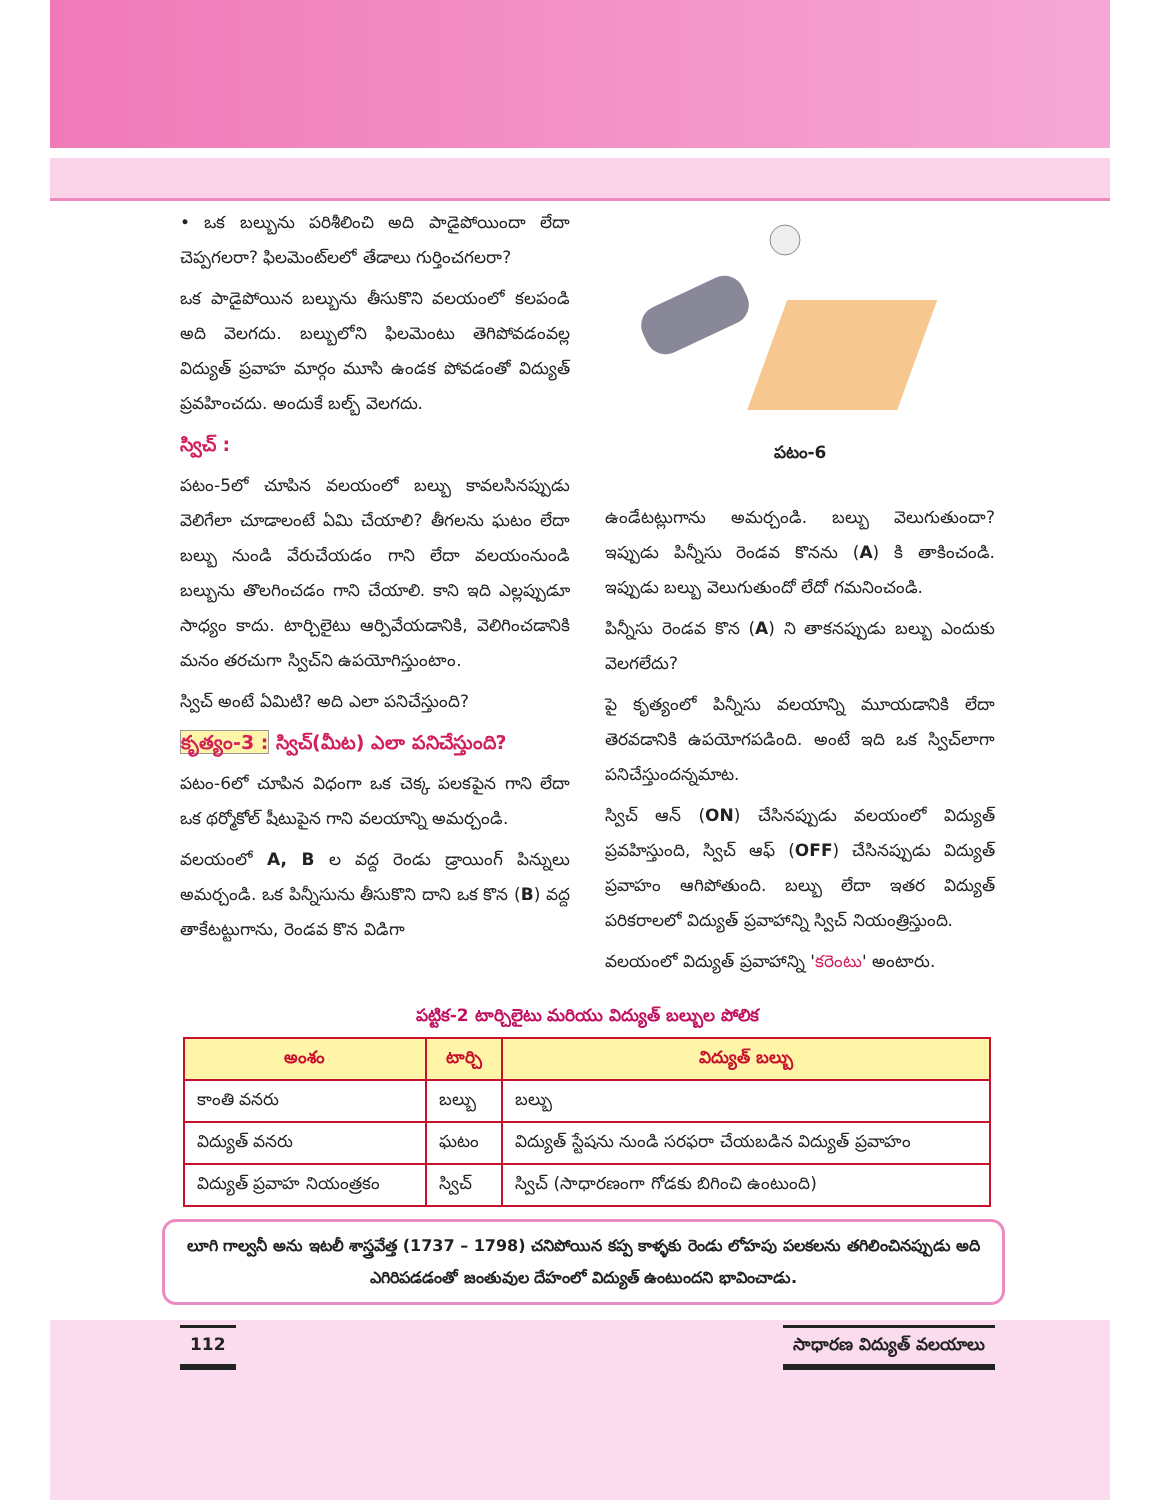• ఒక బల్బును పరిశీలించి అది పాడైపోయిందా లేదా చెప్పగలరా? ఫిలమెంట్‌లలో తేడాలు గుర్తించగలరా?
ఒక పాడైపోయిన బల్బును తీసుకొని వలయంలో కలపండి అది వెలగదు. బల్బులోని ఫిలమెంటు తెగిపోవడంవల్ల విద్యుత్ ప్రవాహ మార్గం మూసి ఉండక పోవడంతో విద్యుత్ ప్రవహించదు. అందుకే బల్బ్ వెలగదు.
స్విచ్ :
పటం-5లో చూపిన వలయంలో బల్బు కావలసినప్పుడు వెలిగేలా చూడాలంటే ఏమి చేయాలి? తీగలను ఘటం లేదా బల్బు నుండి వేరుచేయడం గాని లేదా వలయంనుండి బల్బును తొలగించడం గాని చేయాలి. కాని ఇది ఎల్లప్పుడూ సాధ్యం కాదు. టార్చిలైటు ఆర్పివేయడానికి, వెలిగించడానికి మనం తరచుగా స్విచ్‌ని ఉపయోగిస్తుంటాం.
స్విచ్ అంటే ఏమిటి? అది ఎలా పనిచేస్తుంది?
కృత్యం-3 : స్విచ్(మీట) ఎలా పనిచేస్తుంది?
పటం-6లో చూపిన విధంగా ఒక చెక్క పలకపైన గాని లేదా ఒక థర్మోకోల్ షీటుపైన గాని వలయాన్ని అమర్చండి.
వలయంలో A, B ల వద్ద రెండు డ్రాయింగ్ పిన్నులు అమర్చండి. ఒక పిన్నీసును తీసుకొని దాని ఒక కొన (B) వద్ద తాకేటట్టుగాను, రెండవ కొన విడిగా
పటం-6
ఉండేటట్లుగాను అమర్చండి. బల్బు వెలుగుతుందా? ఇప్పుడు పిన్నీసు రెండవ కొనను (A) కి తాకించండి. ఇప్పుడు బల్బు వెలుగుతుందో లేదో గమనించండి.
పిన్నీసు రెండవ కొన (A) ని తాకనప్పుడు బల్బు ఎందుకు వెలగలేదు?
పై కృత్యంలో పిన్నీసు వలయాన్ని మూయడానికి లేదా తెరవడానికి ఉపయోగపడింది. అంటే ఇది ఒక స్విచ్‌లాగా పనిచేస్తుందన్నమాట.
స్విచ్ ఆన్ (ON) చేసినప్పుడు వలయంలో విద్యుత్ ప్రవహిస్తుంది, స్విచ్ ఆఫ్ (OFF) చేసినప్పుడు విద్యుత్ ప్రవాహం ఆగిపోతుంది. బల్బు లేదా ఇతర విద్యుత్ పరికరాలలో విద్యుత్ ప్రవాహాన్ని స్విచ్ నియంత్రిస్తుంది.
వలయంలో విద్యుత్ ప్రవాహాన్ని 'కరెంటు' అంటారు.
పట్టిక-2 టార్చిలైటు మరియు విద్యుత్ బల్బుల పోలిక
| అంశం | టార్చి | విద్యుత్ బల్బు |
| --- | --- | --- |
| కాంతి వనరు | బల్బు | బల్బు |
| విద్యుత్ వనరు | ఘటం | విద్యుత్ స్టేషను నుండి సరఫరా చేయబడిన విద్యుత్ ప్రవాహం |
| విద్యుత్ ప్రవాహ నియంత్రకం | స్విచ్ | స్విచ్ (సాధారణంగా గోడకు బిగించి ఉంటుంది) |
లూగి గాల్వనీ అను ఇటలీ శాస్త్రవేత్త (1737 – 1798) చనిపోయిన కప్ప కాళ్ళకు రెండు లోహపు పలకలను తగిలించినప్పుడు అది ఎగిరిపడడంతో జంతువుల దేహంలో విద్యుత్ ఉంటుందని భావించాడు.
112 సాధారణ విద్యుత్ వలయాలు